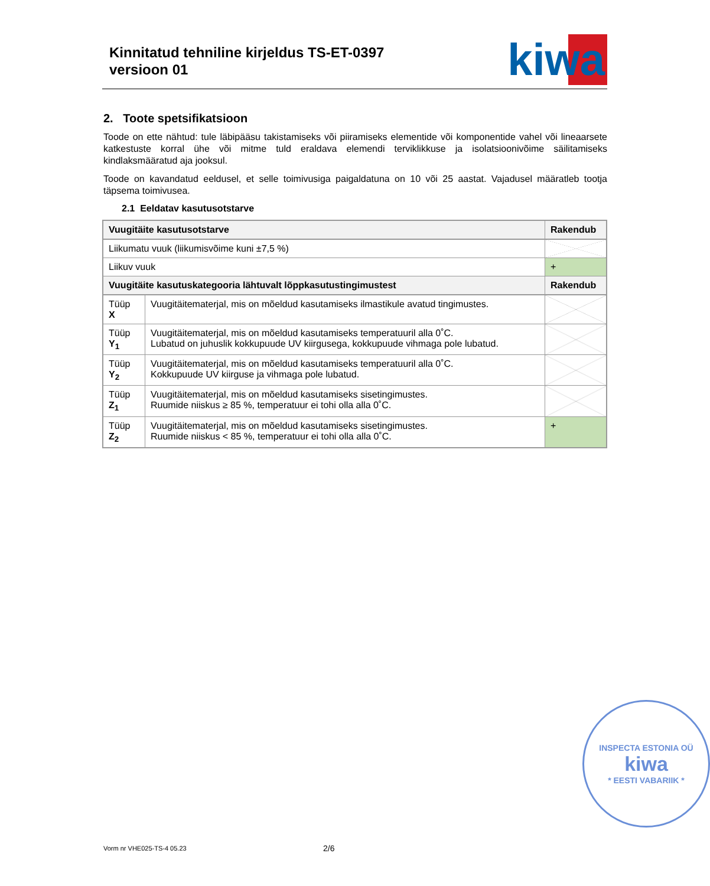Kinnitatud tehniline kirjeldus TS-ET-0397
versioon 01
kiwa
2. Toote spetsifikatsioon
Toode on ette nähtud: tule läbipääsu takistamiseks või piiramiseks elementide või komponentide vahel või lineaarsete katkestuste korral ühe või mitme tuld eraldava elemendi terviklikkuse ja isolatsioonivõime säilitamiseks kindlaksmääratud aja jooksul.
Toode on kavandatud eeldusel, et selle toimivusiga paigaldatuna on 10 või 25 aastat. Vajadusel määratleb tootja täpsema toimivusea.
2.1 Eeldatav kasutusotstarve
| Vuugitäite kasutusotstarve | | Rakendub |
| --- | --- | --- |
| Liikumatu vuuk (liikumisvõime kuni ±7,5 %) | | |
| Liikuv vuuk | | + |
| Vuugitäite kasutuskategooria lähtuvalt lõppkasutustingimustest | | Rakendub |
| Tüüp X | Vuugitäitematerjal, mis on mõeldud kasutamiseks ilmastikule avatud tingimustes. | |
| Tüüp Y<sub>1</sub> | Vuugitäitematerjal, mis on mõeldud kasutamiseks temperatuuril alla 0˚C. Lubatud on juhuslik kokkupuude UV kiirgusega, kokkupuude vihmaga pole lubatud. | |
| Tüüp Y<sub>2</sub> | Vuugitäitematerjal, mis on mõeldud kasutamiseks temperatuuril alla 0˚C. Kokkupuude UV kiirguse ja vihmaga pole lubatud. | |
| Tüüp Z<sub>1</sub> | Vuugitäitematerjal, mis on mõeldud kasutamiseks sisetingimustes. Ruumide niiskus ≥ 85 %, temperatuur ei tohi olla alla 0˚C. | |
| Tüüp Z<sub>2</sub> | Vuugitäitematerjal, mis on mõeldud kasutamiseks sisetingimustes. Ruumide niiskus < 85 %, temperatuur ei tohi olla alla 0˚C. | + |
INSPECTA ESTONIA OÜ
kiwa
* EESTI VABARIIK *
Vorm nr VHE025-TS-4 05.23 2/6